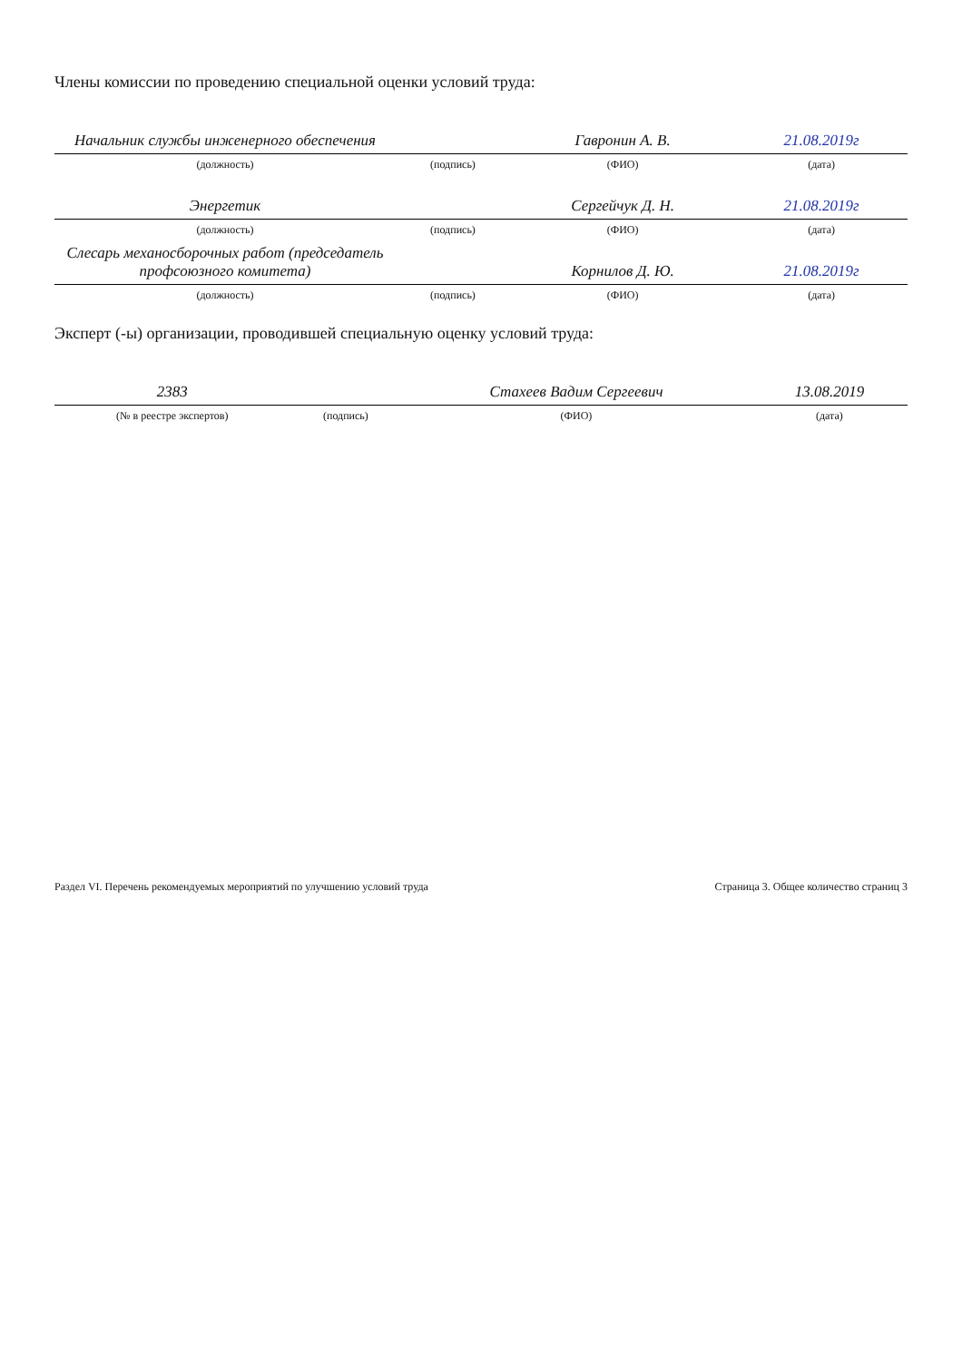Члены комиссии по проведению специальной оценки условий труда:
| Начальник службы инженерного обеспечения | | Гавронин А. В. | 21.08.2019г |
| (должность) | (подпись) | (ФИО) | (дата) |
| Энергетик | | Сергейчук Д. Н. | 21.08.2019г |
| (должность) | (подпись) | (ФИО) | (дата) |
| Слесарь механосборочных работ (председатель профсоюзного комитета) | | Корнилов Д. Ю. | 21.08.2019г |
| (должность) | (подпись) | (ФИО) | (дата) |
Эксперт (-ы) организации, проводившей специальную оценку условий труда:
| 2383 | | Стахеев Вадим Сергеевич | 13.08.2019 |
| (№ в реестре экспертов) | (подпись) | (ФИО) | (дата) |
Раздел VI. Перечень рекомендуемых мероприятий по улучшению условий труда Страница 3. Общее количество страниц 3